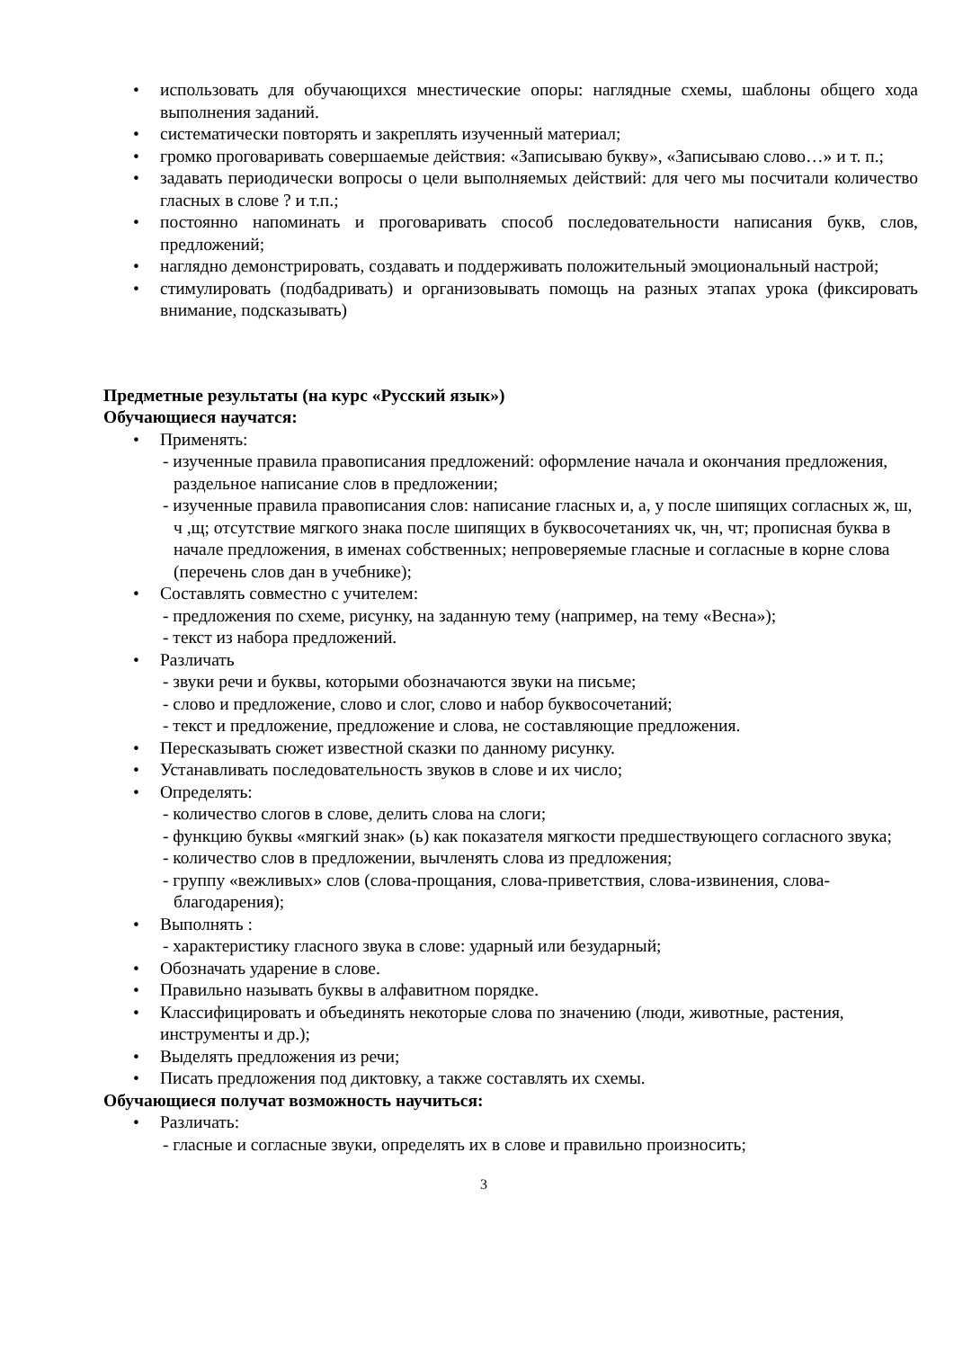• использовать для обучающихся мнестические опоры: наглядные схемы, шаблоны общего хода выполнения заданий.
• систематически повторять и закреплять изученный материал;
• громко проговаривать совершаемые действия: «Записываю букву», «Записываю слово…» и т. п.;
• задавать периодически вопросы о цели выполняемых действий: для чего мы посчитали количество гласных в слове ? и т.п.;
• постоянно напоминать и проговаривать способ последовательности написания букв, слов, предложений;
• наглядно демонстрировать, создавать и поддерживать положительный эмоциональный настрой;
• стимулировать (подбадривать) и организовывать помощь на разных этапах урока (фиксировать внимание, подсказывать)
Предметные результаты (на курс «Русский язык»)
Обучающиеся научатся:
• Применять:
- изученные правила правописания предложений: оформление начала и окончания предложения, раздельное написание слов в предложении;
- изученные правила правописания слов: написание гласных и, а, у после шипящих согласных ж, ш, ч ,щ; отсутствие мягкого знака после шипящих в буквосочетаниях чк, чн, чт; прописная буква в начале предложения, в именах собственных; непроверяемые гласные и согласные в корне слова (перечень слов дан в учебнике);
• Составлять совместно с учителем:
- предложения по схеме, рисунку, на заданную тему (например, на тему «Весна»);
- текст из набора предложений.
• Различать
- звуки речи и буквы, которыми обозначаются звуки на письме;
- слово и предложение, слово и слог, слово и набор буквосочетаний;
- текст и предложение, предложение и слова, не составляющие предложения.
• Пересказывать сюжет известной сказки по данному рисунку.
• Устанавливать последовательность звуков в слове и их число;
• Определять:
- количество слогов в слове, делить слова на слоги;
- функцию буквы «мягкий знак» (ь) как показателя мягкости предшествующего согласного звука;
- количество слов в предложении, вычленять слова из предложения;
- группу «вежливых» слов (слова-прощания, слова-приветствия, слова-извинения, слова-благодарения);
• Выполнять :
- характеристику гласного звука в слове: ударный или безударный;
• Обозначать ударение в слове.
• Правильно называть буквы в алфавитном порядке.
• Классифицировать и объединять некоторые слова по значению (люди, животные, растения, инструменты и др.);
• Выделять предложения из речи;
• Писать предложения под диктовку, а также составлять их схемы.
Обучающиеся получат возможность научиться:
• Различать:
- гласные и согласные звуки, определять их в слове и правильно произносить;
3